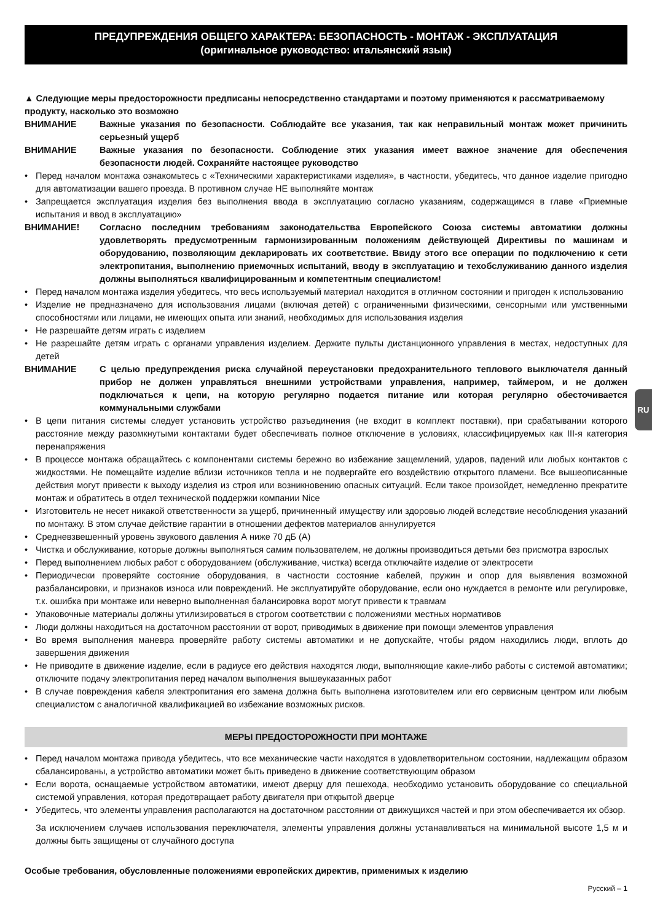ПРЕДУПРЕЖДЕНИЯ ОБЩЕГО ХАРАКТЕРА: БЕЗОПАСНОСТЬ - МОНТАЖ - ЭКСПЛУАТАЦИЯ
(оригинальное руководство: итальянский язык)
▲ Следующие меры предосторожности предписаны непосредственно стандартами и поэтому применяются к рассматриваемому продукту, насколько это возможно
ВНИМАНИЕ Важные указания по безопасности. Соблюдайте все указания, так как неправильный монтаж может причинить серьезный ущерб
ВНИМАНИЕ Важные указания по безопасности. Соблюдение этих указания имеет важное значение для обеспечения безопасности людей. Сохраняйте настоящее руководство
• Перед началом монтажа ознакомьтесь с «Техническими характеристиками изделия», в частности, убедитесь, что данное изделие пригодно для автоматизации вашего проезда. В противном случае НЕ выполняйте монтаж
• Запрещается эксплуатация изделия без выполнения ввода в эксплуатацию согласно указаниям, содержащимся в главе «Приемные испытания и ввод в эксплуатацию»
ВНИМАНИЕ! Согласно последним требованиям законодательства Европейского Союза системы автоматики должны удовлетворять предусмотренным гармонизированным положениям действующей Директивы по машинам и оборудованию, позволяющим декларировать их соответствие. Ввиду этого все операции по подключению к сети электропитания, выполнению приемочных испытаний, вводу в эксплуатацию и техобслуживанию данного изделия должны выполняться квалифицированным и компетентным специалистом!
• Перед началом монтажа изделия убедитесь, что весь используемый материал находится в отличном состоянии и пригоден к использованию
• Изделие не предназначено для использования лицами (включая детей) с ограниченными физическими, сенсорными или умственными способностями или лицами, не имеющих опыта или знаний, необходимых для использования изделия
• Не разрешайте детям играть с изделием
• Не разрешайте детям играть с органами управления изделием. Держите пульты дистанционного управления в местах, недоступных для детей
ВНИМАНИЕ С целью предупреждения риска случайной переустановки предохранительного теплового выключателя данный прибор не должен управляться внешними устройствами управления, например, таймером, и не должен подключаться к цепи, на которую регулярно подается питание или которая регулярно обесточивается коммунальными службами
• В цепи питания системы следует установить устройство разъединения (не входит в комплект поставки), при срабатывании которого расстояние между разомкнутыми контактами будет обеспечивать полное отключение в условиях, классифицируемых как III-я категория перенапряжения
• В процессе монтажа обращайтесь с компонентами системы бережно во избежание защемлений, ударов, падений или любых контактов с жидкостями. Не помещайте изделие вблизи источников тепла и не подвергайте его воздействию открытого пламени. Все вышеописанные действия могут привести к выходу изделия из строя или возникновению опасных ситуаций. Если такое произойдет, немедленно прекратите монтаж и обратитесь в отдел технической поддержки компании Nice
• Изготовитель не несет никакой ответственности за ущерб, причиненный имуществу или здоровью людей вследствие несоблюдения указаний по монтажу. В этом случае действие гарантии в отношении дефектов материалов аннулируется
• Средневзвешенный уровень звукового давления А ниже 70 дБ (А)
• Чистка и обслуживание, которые должны выполняться самим пользователем, не должны производиться детьми без присмотра взрослых
• Перед выполнением любых работ с оборудованием (обслуживание, чистка) всегда отключайте изделие от электросети
• Периодически проверяйте состояние оборудования, в частности состояние кабелей, пружин и опор для выявления возможной разбалансировки, и признаков износа или повреждений. Не эксплуатируйте оборудование, если оно нуждается в ремонте или регулировке, т.к. ошибка при монтаже или неверно выполненная балансировка ворот могут привести к травмам
• Упаковочные материалы должны утилизироваться в строгом соответствии с положениями местных нормативов
• Люди должны находиться на достаточном расстоянии от ворот, приводимых в движение при помощи элементов управления
• Во время выполнения маневра проверяйте работу системы автоматики и не допускайте, чтобы рядом находились люди, вплоть до завершения движения
• Не приводите в движение изделие, если в радиусе его действия находятся люди, выполняющие какие-либо работы с системой автоматики; отключите подачу электропитания перед началом выполнения вышеуказанных работ
• В случае повреждения кабеля электропитания его замена должна быть выполнена изготовителем или его сервисным центром или любым специалистом с аналогичной квалификацией во избежание возможных рисков.
МЕРЫ ПРЕДОСТОРОЖНОСТИ ПРИ МОНТАЖЕ
• Перед началом монтажа привода убедитесь, что все механические части находятся в удовлетворительном состоянии, надлежащим образом сбалансированы, а устройство автоматики может быть приведено в движение соответствующим образом
• Если ворота, оснащаемые устройством автоматики, имеют дверцу для пешехода, необходимо установить оборудование со специальной системой управления, которая предотвращает работу двигателя при открытой дверце
• Убедитесь, что элементы управления располагаются на достаточном расстоянии от движущихся частей и при этом обеспечивается их обзор.
За исключением случаев использования переключателя, элементы управления должны устанавливаться на минимальной высоте 1,5 м и должны быть защищены от случайного доступа
Особые требования, обусловленные положениями европейских директив, применимых к изделию
Русский – 1
RU